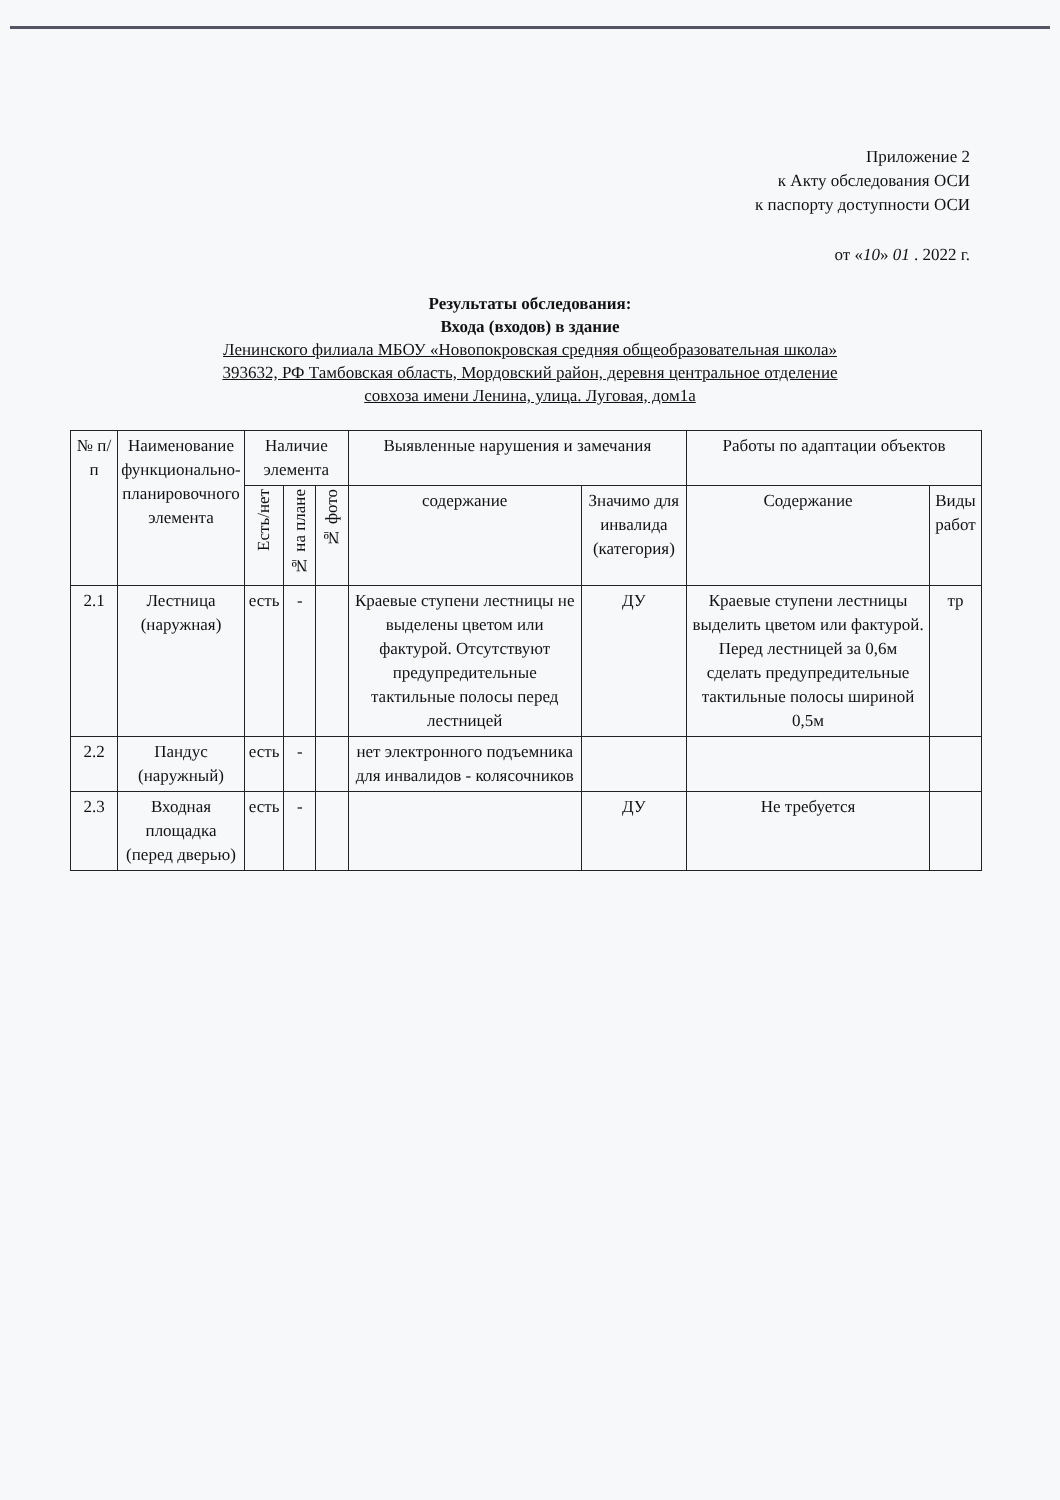Приложение 2
к Акту обследования ОСИ
к паспорту доступности ОСИ
от «10» 01 . 2022 г.
Результаты обследования:
Входа (входов) в здание
Ленинского филиала МБОУ «Новопокровская средняя общеобразовательная школа»
393632, РФ Тамбовская область, Мордовский район, деревня центральное отделение
совхоза имени Ленина, улица. Луговая, дом1а
| № п/п | Наименование функционально-планировочного элемента | Наличие элемента | | | Выявленные нарушения и замечания | | Работы по адаптации объектов | |
| --- | --- | --- | --- | --- | --- | --- | --- | --- |
| | | Есть/нет | № на плане | № фото | содержание | Значимо для инвалида (категория) | Содержание | Виды работ |
| 2.1 | Лестница (наружная) | есть | - | | Краевые ступени лестницы не выделены цветом или фактурой. Отсутствуют предупредительные тактильные полосы перед лестницей | ДУ | Краевые ступени лестницы выделить цветом или фактурой. Перед лестницей за 0,6м сделать предупредительные тактильные полосы шириной 0,5м | тр |
| 2.2 | Пандус (наружный) | есть | - | | нет электронного подъемника для инвалидов - колясочников | | | |
| 2.3 | Входная площадка (перед дверью) | есть | - | | | ДУ | Не требуется | |